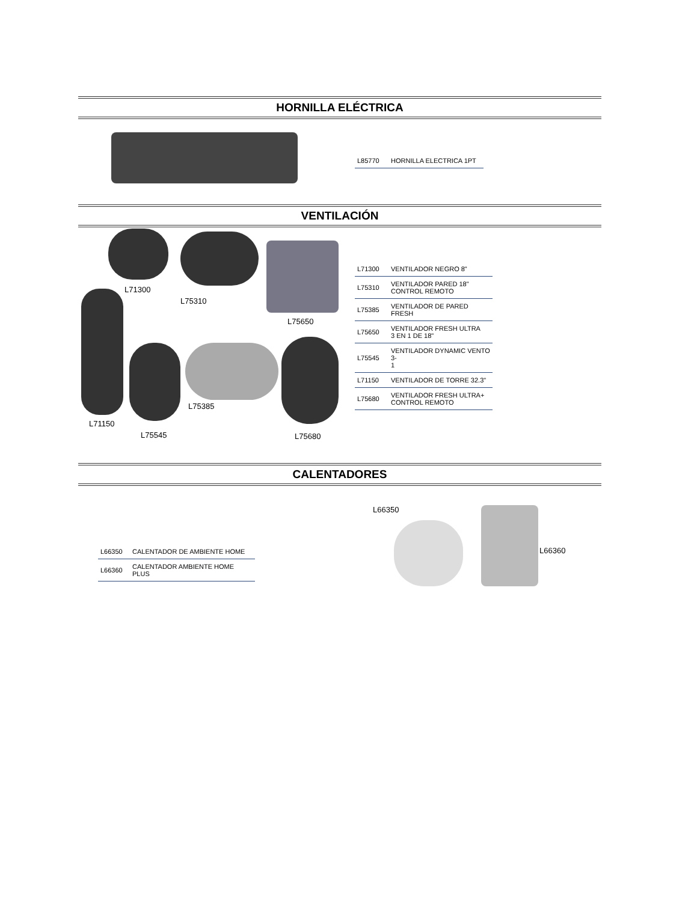HORNILLA ELÉCTRICA
| L85770 | HORNILLA ELECTRICA 1PT |
VENTILACIÓN
L71300
L75310
L75650
L71150
L75545
L75385
L75680
| L71300 | VENTILADOR NEGRO 8" |
| L75310 | VENTILADOR PARED 18" CONTROL REMOTO |
| L75385 | VENTILADOR DE PARED FRESH |
| L75650 | VENTILADOR FRESH ULTRA 3 EN 1 DE 18" |
| L75545 | VENTILADOR DYNAMIC VENTO 3- 1 |
| L71150 | VENTILADOR DE TORRE 32.3" |
| L75680 | VENTILADOR FRESH ULTRA+ CONTROL REMOTO |
CALENTADORES
| L66350 | CALENTADOR DE AMBIENTE HOME |
| L66360 | CALENTADOR AMBIENTE HOME PLUS |
L66350
L66360